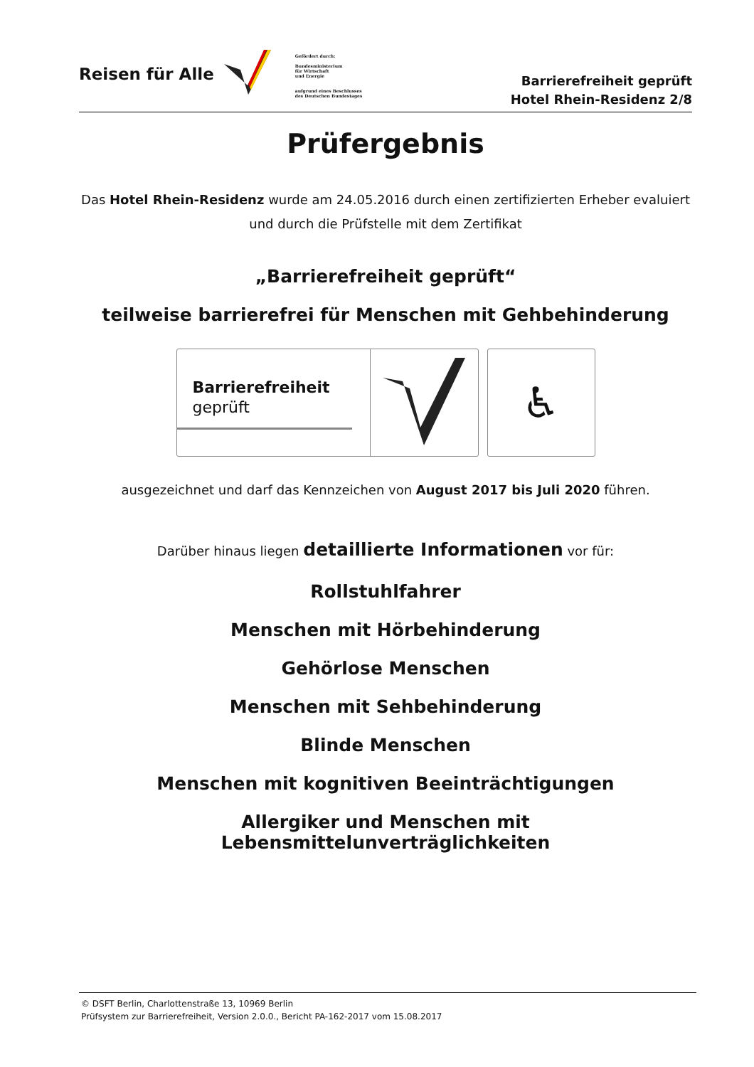Reisen für Alle
Gefördert durch:
Bundesministerium
für Wirtschaft
und Energie
aufgrund eines Beschlusses
des Deutschen Bundestages
Barrierefreiheit geprüft
Hotel Rhein-Residenz 2/8
Prüfergebnis
Das Hotel Rhein-Residenz wurde am 24.05.2016 durch einen zertifizierten Erheber evaluiert und durch die Prüfstelle mit dem Zertifikat
„Barrierefreiheit geprüft“
teilweise barrierefrei für Menschen mit Gehbehinderung
Barrierefreiheit
geprüft
♿
ausgezeichnet und darf das Kennzeichen von August 2017 bis Juli 2020 führen.
Darüber hinaus liegen detaillierte Informationen vor für:
Rollstuhlfahrer
Menschen mit Hörbehinderung
Gehörlose Menschen
Menschen mit Sehbehinderung
Blinde Menschen
Menschen mit kognitiven Beeinträchtigungen
Allergiker und Menschen mit Lebensmittelunverträglichkeiten
© DSFT Berlin, Charlottenstraße 13, 10969 Berlin
Prüfsystem zur Barrierefreiheit, Version 2.0.0., Bericht PA-162-2017 vom 15.08.2017